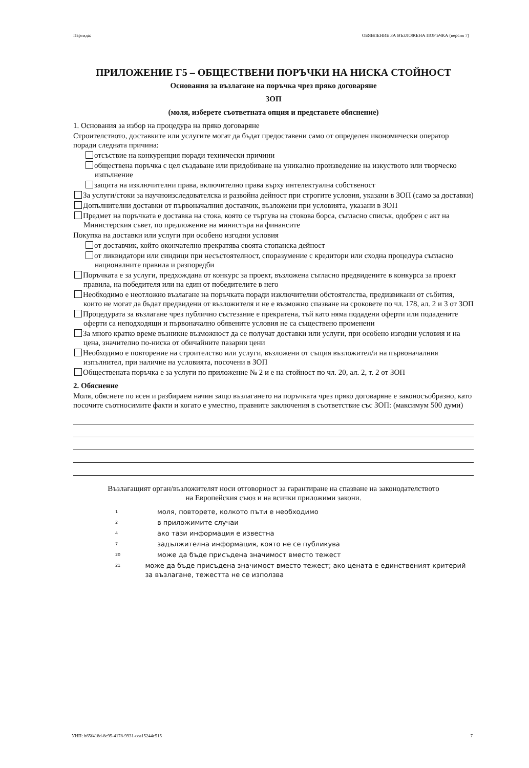Партида: ОБЯВЛЕНИЕ ЗА ВЪЗЛОЖЕНА ПОРЪЧКА (версия 7)
ПРИЛОЖЕНИЕ Г5 – ОБЩЕСТВЕНИ ПОРЪЧКИ НА НИСКА СТОЙНОСТ
Основания за възлагане на поръчка чрез пряко договаряне
ЗОП
(моля, изберете съответната опция и представете обяснение)
1. Основания за избор на процедура на пряко договаряне
Строителството, доставките или услугите могат да бъдат предоставени само от определен икономически оператор поради следната причина:
отсъствие на конкуренция поради технически причини
обществена поръчка с цел създаване или придобиване на уникално произведение на изкуството или творческо изпълнение
защита на изключителни права, включително права върху интелектуална собственост
За услуги/стоки за научноизследователска и развойна дейност при строгите условия, указани в ЗОП (само за доставки)
Допълнителни доставки от първоначалния доставчик, възложени при условията, указани в ЗОП
Предмет на поръчката е доставка на стока, която се търгува на стокова борса, съгласно списък, одобрен с акт на Министерския съвет, по предложение на министъра на финансите
Покупка на доставки или услуги при особено изгодни условия
от доставчик, който окончателно прекратява своята стопанска дейност
от ликвидатори или синдици при несъстоятелност, споразумение с кредитори или сходна процедура съгласно националните правила и разпоредби
Поръчката е за услуги, предхождана от конкурс за проект, възложена съгласно предвидените в конкурса за проект правила, на победителя или на един от победителите в него
Необходимо е неотложно възлагане на поръчката поради изключителни обстоятелства, предизвикани от събития, които не могат да бъдат предвидени от възложителя и не е възможно спазване на сроковете по чл. 178, ал. 2 и 3 от ЗОП
Процедурата за възлагане чрез публично състезание е прекратена, тъй като няма подадени оферти или подадените оферти са неподходящи и първоначално обявените условия не са съществено променени
За много кратко време възникне възможност да се получат доставки или услуги, при особено изгодни условия и на цена, значително по-ниска от обичайните пазарни цени
Необходимо е повторение на строителство или услуги, възложени от същия възложител/и на първоначалния изпълнител, при наличие на условията, посочени в ЗОП
Обществената поръчка е за услуги по приложение № 2 и е на стойност по чл. 20, ал. 2, т. 2 от ЗОП
2. Обяснение
Моля, обяснете по ясен и разбираем начин защо възлагането на поръчката чрез пряко договаряне е законосъобразно, като посочите съотносимите факти и когато е уместно, правните заключения в съответствие със ЗОП: (максимум 500 думи)
Възлагащият орган/възложителят носи отговорност за гарантиране на спазване на законодателството на Европейския съюз и на всички приложими закони.
<sup>1</sup> моля, повторете, колкото пъти е необходимо
<sup>2</sup> в приложимите случаи
<sup>4</sup> ако тази информация е известна
<sup>7</sup> задължителна информация, която не се публикува
<sup>20</sup> може да бъде присъдена значимост вместо тежест
<sup>21</sup> може да бъде присъдена значимост вместо тежест; ако цената е единственият критерий за възлагане, тежестта не се използва
УНП: b65f418d-8e95-4178-9931-cea15244c515 7